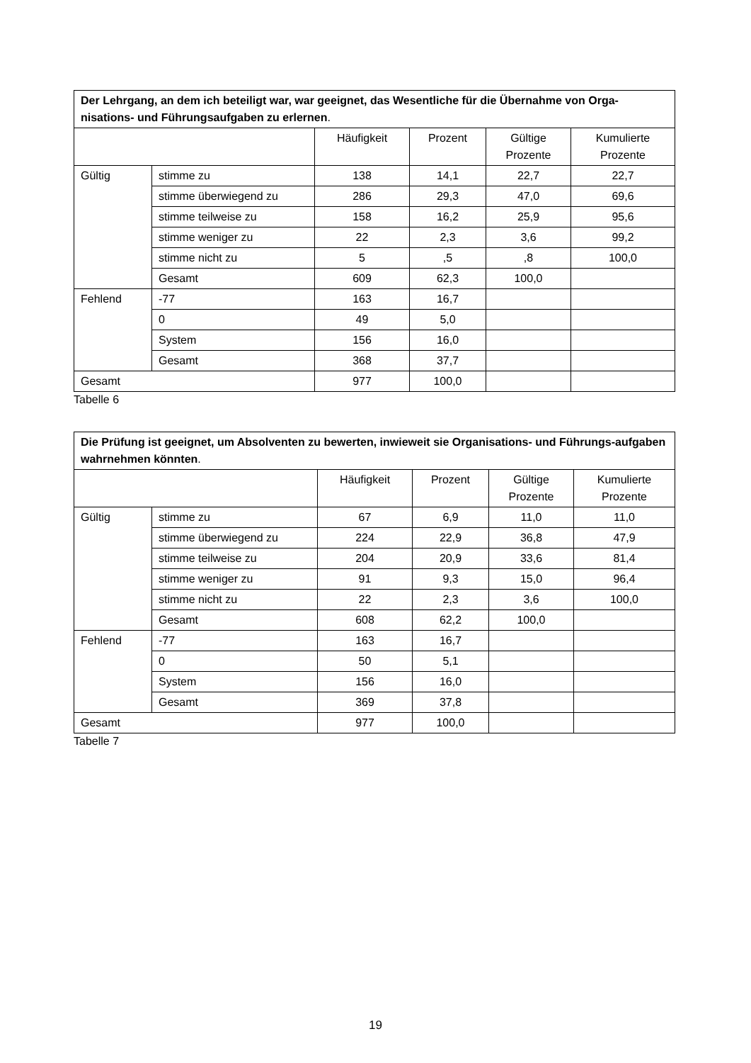| Der Lehrgang, an dem ich beteiligt war, war geeignet, das Wesentliche für die Übernahme von Orga-nisations- und Führungsaufgaben zu erlernen . | | | | | |
| --- | --- | --- | --- | --- | --- |
| | | Häufigkeit | Prozent | Gültige Prozente | Kumulierte Prozente |
| Gültig | stimme zu | 138 | 14,1 | 22,7 | 22,7 |
| | stimme überwiegend zu | 286 | 29,3 | 47,0 | 69,6 |
| | stimme teilweise zu | 158 | 16,2 | 25,9 | 95,6 |
| | stimme weniger zu | 22 | 2,3 | 3,6 | 99,2 |
| | stimme nicht zu | 5 | ,5 | ,8 | 100,0 |
| | Gesamt | 609 | 62,3 | 100,0 | |
| Fehlend | -77 | 163 | 16,7 | | |
| | 0 | 49 | 5,0 | | |
| | System | 156 | 16,0 | | |
| | Gesamt | 368 | 37,7 | | |
| Gesamt | | 977 | 100,0 | | |
Tabelle 6
| Die Prüfung ist geeignet, um Absolventen zu bewerten, inwieweit sie Organisations- und Führungs-aufgaben wahrnehmen könnten . | | | | | |
| --- | --- | --- | --- | --- | --- |
| | | Häufigkeit | Prozent | Gültige Prozente | Kumulierte Prozente |
| Gültig | stimme zu | 67 | 6,9 | 11,0 | 11,0 |
| | stimme überwiegend zu | 224 | 22,9 | 36,8 | 47,9 |
| | stimme teilweise zu | 204 | 20,9 | 33,6 | 81,4 |
| | stimme weniger zu | 91 | 9,3 | 15,0 | 96,4 |
| | stimme nicht zu | 22 | 2,3 | 3,6 | 100,0 |
| | Gesamt | 608 | 62,2 | 100,0 | |
| Fehlend | -77 | 163 | 16,7 | | |
| | 0 | 50 | 5,1 | | |
| | System | 156 | 16,0 | | |
| | Gesamt | 369 | 37,8 | | |
| Gesamt | | 977 | 100,0 | | |
Tabelle 7
19